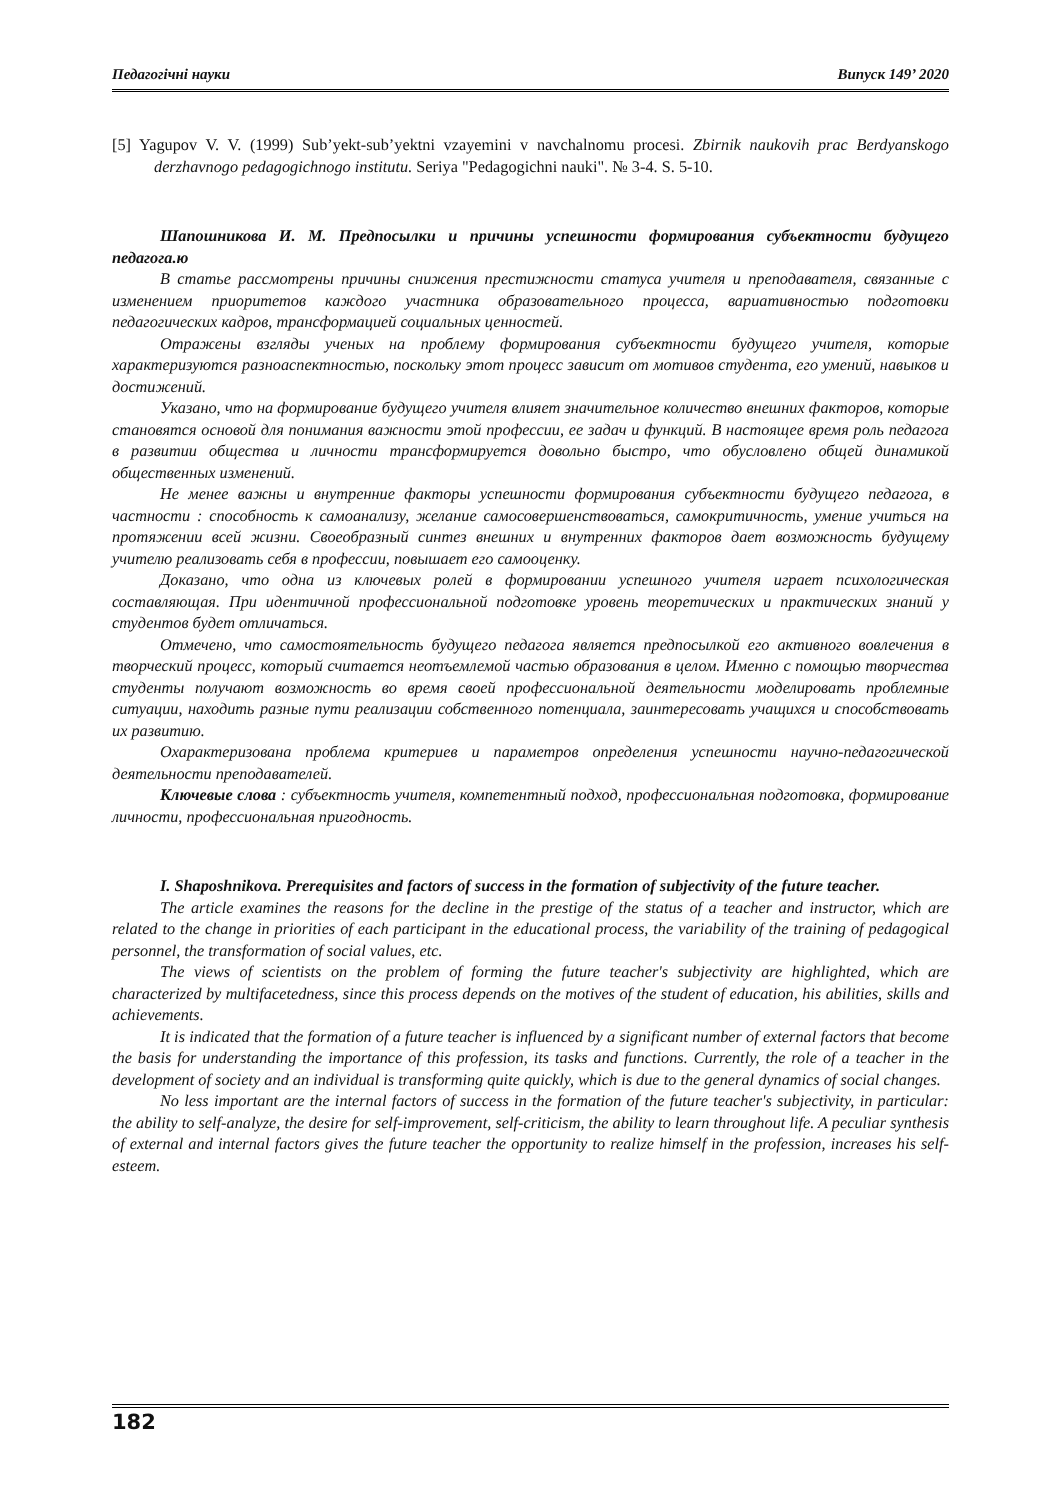Педагогічні науки Випуск 149’ 2020
[5] Yagupov V. V. (1999) Sub’yekt-sub’yektni vzayemini v navchalnomu procesi. Zbirnik naukovih prac Berdyanskogo derzhavnogo pedagogichnogo institutu. Seriya "Pedagogichni nauki". № 3-4. S. 5-10.
Шапошникова И. М. Предпосылки и причины успешности формирования субъектности будущего педагога.ю
В статье рассмотрены причины снижения престижности статуса учителя и преподавателя, связанные с изменением приоритетов каждого участника образовательного процесса, вариативностью подготовки педагогических кадров, трансформацией социальных ценностей.
Отражены взгляды ученых на проблему формирования субъектности будущего учителя, которые характеризуются разноаспектностью, поскольку этот процесс зависит от мотивов студента, его умений, навыков и достижений.
Указано, что на формирование будущего учителя влияет значительное количество внешних факторов, которые становятся основой для понимания важности этой профессии, ее задач и функций. В настоящее время роль педагога в развитии общества и личности трансформируется довольно быстро, что обусловлено общей динамикой общественных изменений.
Не менее важны и внутренние факторы успешности формирования субъектности будущего педагога, в частности : способность к самоанализу, желание самосовершенствоваться, самокритичность, умение учиться на протяжении всей жизни. Своеобразный синтез внешних и внутренних факторов дает возможность будущему учителю реализовать себя в профессии, повышает его самооценку.
Доказано, что одна из ключевых ролей в формировании успешного учителя играет психологическая составляющая. При идентичной профессиональной подготовке уровень теоретических и практических знаний у студентов будет отличаться.
Отмечено, что самостоятельность будущего педагога является предпосылкой его активного вовлечения в творческий процесс, который считается неотъемлемой частью образования в целом. Именно с помощью творчества студенты получают возможность во время своей профессиональной деятельности моделировать проблемные ситуации, находить разные пути реализации собственного потенциала, заинтересовать учащихся и способствовать их развитию.
Охарактеризована проблема критериев и параметров определения успешности научно-педагогической деятельности преподавателей.
Ключевые слова : субъектность учителя, компетентный подход, профессиональная подготовка, формирование личности, профессиональная пригодность.
I. Shaposhnikova. Prerequisites and factors of success in the formation of subjectivity of the future teacher.
The article examines the reasons for the decline in the prestige of the status of a teacher and instructor, which are related to the change in priorities of each participant in the educational process, the variability of the training of pedagogical personnel, the transformation of social values, etc.
The views of scientists on the problem of forming the future teacher's subjectivity are highlighted, which are characterized by multifacetedness, since this process depends on the motives of the student of education, his abilities, skills and achievements.
It is indicated that the formation of a future teacher is influenced by a significant number of external factors that become the basis for understanding the importance of this profession, its tasks and functions. Currently, the role of a teacher in the development of society and an individual is transforming quite quickly, which is due to the general dynamics of social changes.
No less important are the internal factors of success in the formation of the future teacher's subjectivity, in particular: the ability to self-analyze, the desire for self-improvement, self-criticism, the ability to learn throughout life. A peculiar synthesis of external and internal factors gives the future teacher the opportunity to realize himself in the profession, increases his self-esteem.
182